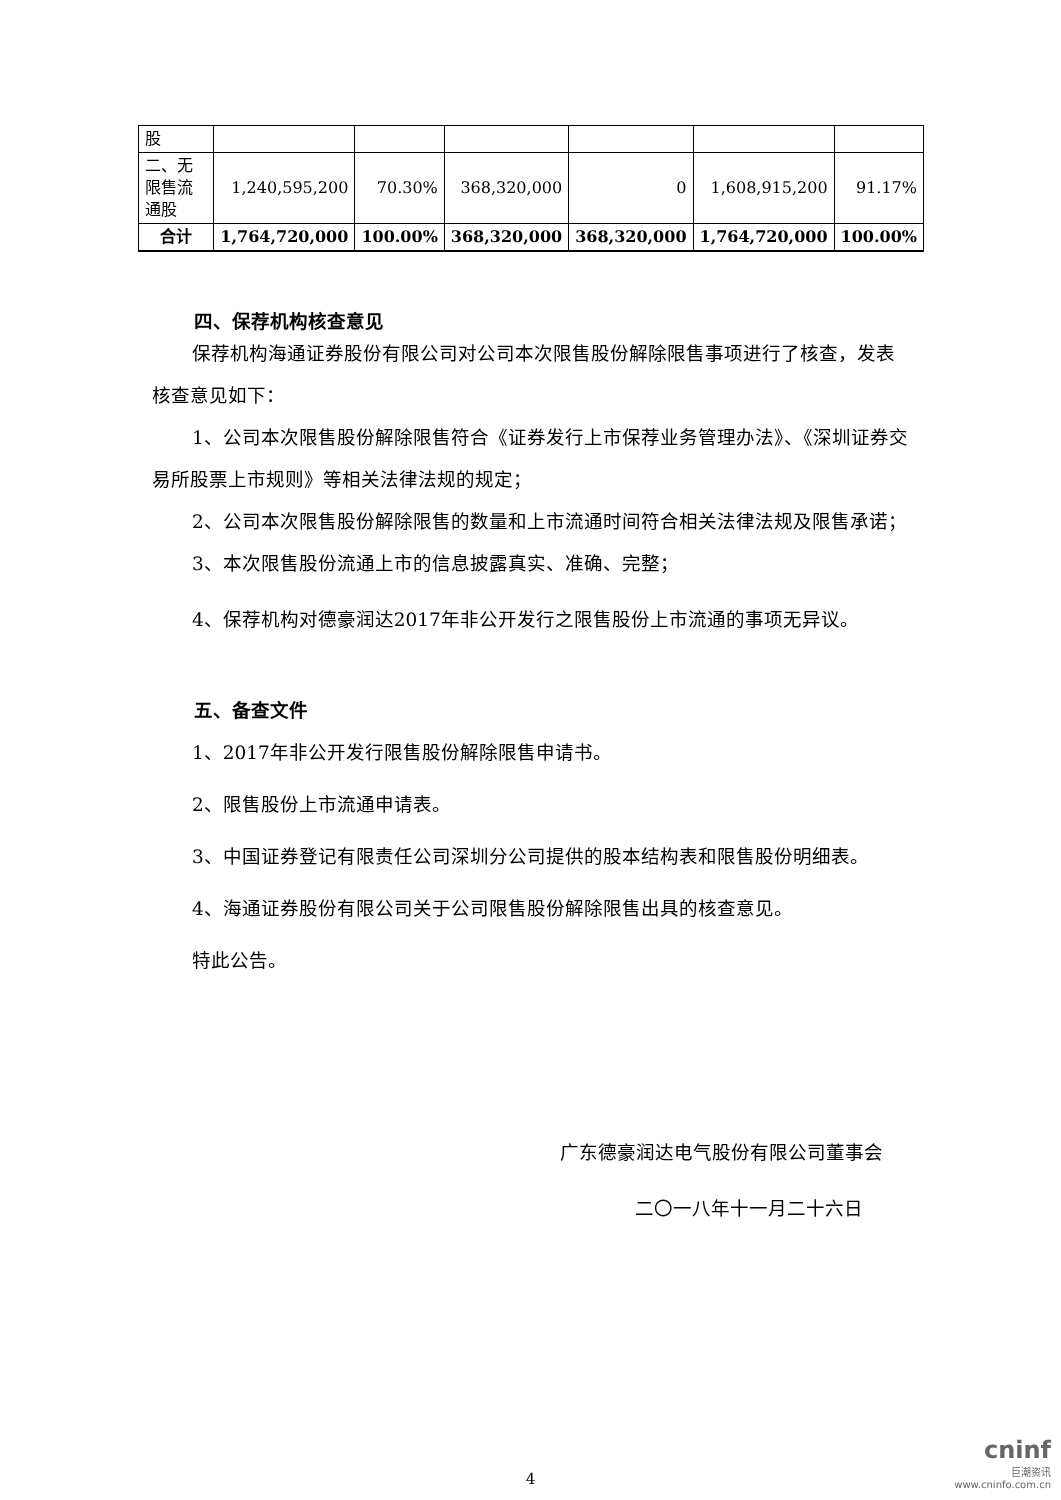| 股 | | | | | | |
| 二、无限售流通股 | 1,240,595,200 | 70.30% | 368,320,000 | 0 | 1,608,915,200 | 91.17% |
| 合计 | 1,764,720,000 | 100.00% | 368,320,000 | 368,320,000 | 1,764,720,000 | 100.00% |
四、保荐机构核查意见
保荐机构海通证券股份有限公司对公司本次限售股份解除限售事项进行了核查，发表核查意见如下：
1、公司本次限售股份解除限售符合《证券发行上市保荐业务管理办法》、《深圳证券交易所股票上市规则》等相关法律法规的规定；
2、公司本次限售股份解除限售的数量和上市流通时间符合相关法律法规及限售承诺；
3、本次限售股份流通上市的信息披露真实、准确、完整；
4、保荐机构对德豪润达2017年非公开发行之限售股份上市流通的事项无异议。
五、备查文件
1、2017年非公开发行限售股份解除限售申请书。
2、限售股份上市流通申请表。
3、中国证券登记有限责任公司深圳分公司提供的股本结构表和限售股份明细表。
4、海通证券股份有限公司关于公司限售股份解除限售出具的核查意见。
特此公告。
广东德豪润达电气股份有限公司董事会
二〇一八年十一月二十六日
4
cninf
巨潮资讯
www.cninfo.com.cn